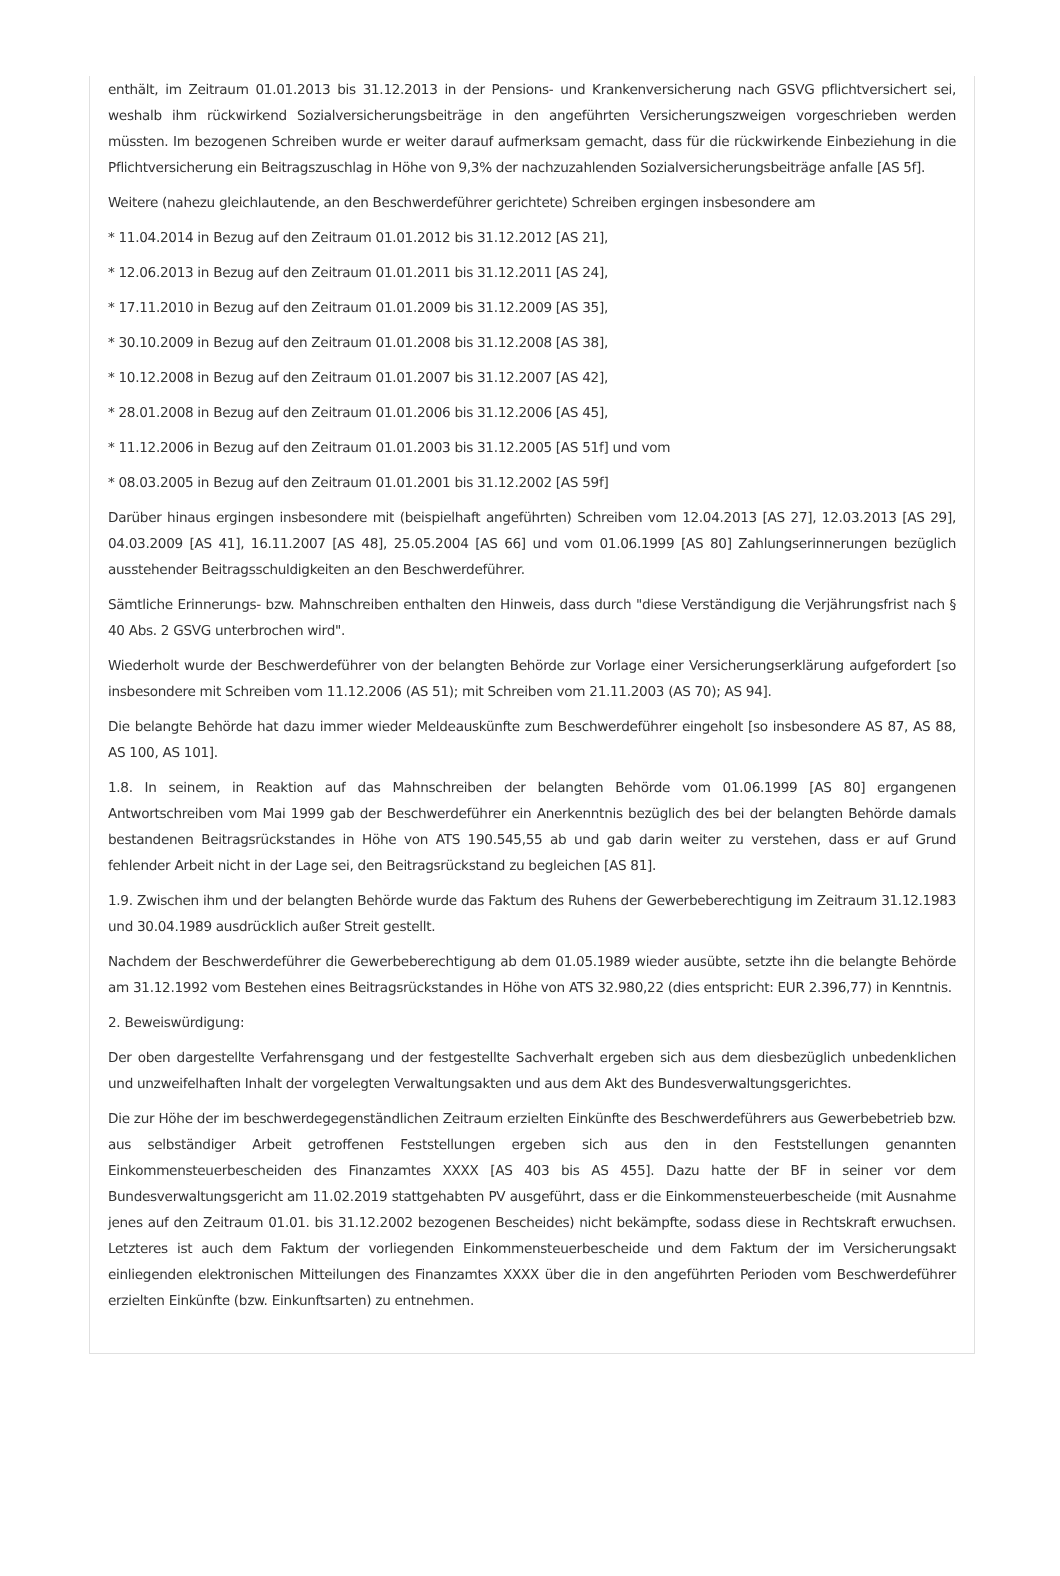enthält, im Zeitraum 01.01.2013 bis 31.12.2013 in der Pensions- und Krankenversicherung nach GSVG pflichtversichert sei, weshalb ihm rückwirkend Sozialversicherungsbeiträge in den angeführten Versicherungszweigen vorgeschrieben werden müssten. Im bezogenen Schreiben wurde er weiter darauf aufmerksam gemacht, dass für die rückwirkende Einbeziehung in die Pflichtversicherung ein Beitragszuschlag in Höhe von 9,3% der nachzuzahlenden Sozialversicherungsbeiträge anfalle [AS 5f].
Weitere (nahezu gleichlautende, an den Beschwerdeführer gerichtete) Schreiben ergingen insbesondere am
* 11.04.2014 in Bezug auf den Zeitraum 01.01.2012 bis 31.12.2012 [AS 21],
* 12.06.2013 in Bezug auf den Zeitraum 01.01.2011 bis 31.12.2011 [AS 24],
* 17.11.2010 in Bezug auf den Zeitraum 01.01.2009 bis 31.12.2009 [AS 35],
* 30.10.2009 in Bezug auf den Zeitraum 01.01.2008 bis 31.12.2008 [AS 38],
* 10.12.2008 in Bezug auf den Zeitraum 01.01.2007 bis 31.12.2007 [AS 42],
* 28.01.2008 in Bezug auf den Zeitraum 01.01.2006 bis 31.12.2006 [AS 45],
* 11.12.2006 in Bezug auf den Zeitraum 01.01.2003 bis 31.12.2005 [AS 51f] und vom
* 08.03.2005 in Bezug auf den Zeitraum 01.01.2001 bis 31.12.2002 [AS 59f]
Darüber hinaus ergingen insbesondere mit (beispielhaft angeführten) Schreiben vom 12.04.2013 [AS 27], 12.03.2013 [AS 29], 04.03.2009 [AS 41], 16.11.2007 [AS 48], 25.05.2004 [AS 66] und vom 01.06.1999 [AS 80] Zahlungserinnerungen bezüglich ausstehender Beitragsschuldigkeiten an den Beschwerdeführer.
Sämtliche Erinnerungs- bzw. Mahnschreiben enthalten den Hinweis, dass durch "diese Verständigung die Verjährungsfrist nach § 40 Abs. 2 GSVG unterbrochen wird".
Wiederholt wurde der Beschwerdeführer von der belangten Behörde zur Vorlage einer Versicherungserklärung aufgefordert [so insbesondere mit Schreiben vom 11.12.2006 (AS 51); mit Schreiben vom 21.11.2003 (AS 70); AS 94].
Die belangte Behörde hat dazu immer wieder Meldeauskünfte zum Beschwerdeführer eingeholt [so insbesondere AS 87, AS 88, AS 100, AS 101].
1.8. In seinem, in Reaktion auf das Mahnschreiben der belangten Behörde vom 01.06.1999 [AS 80] ergangenen Antwortschreiben vom Mai 1999 gab der Beschwerdeführer ein Anerkenntnis bezüglich des bei der belangten Behörde damals bestandenen Beitragsrückstandes in Höhe von ATS 190.545,55 ab und gab darin weiter zu verstehen, dass er auf Grund fehlender Arbeit nicht in der Lage sei, den Beitragsrückstand zu begleichen [AS 81].
1.9. Zwischen ihm und der belangten Behörde wurde das Faktum des Ruhens der Gewerbeberechtigung im Zeitraum 31.12.1983 und 30.04.1989 ausdrücklich außer Streit gestellt.
Nachdem der Beschwerdeführer die Gewerbeberechtigung ab dem 01.05.1989 wieder ausübte, setzte ihn die belangte Behörde am 31.12.1992 vom Bestehen eines Beitragsrückstandes in Höhe von ATS 32.980,22 (dies entspricht: EUR 2.396,77) in Kenntnis.
2. Beweiswürdigung:
Der oben dargestellte Verfahrensgang und der festgestellte Sachverhalt ergeben sich aus dem diesbezüglich unbedenklichen und unzweifelhaften Inhalt der vorgelegten Verwaltungsakten und aus dem Akt des Bundesverwaltungsgerichtes.
Die zur Höhe der im beschwerdegegenständlichen Zeitraum erzielten Einkünfte des Beschwerdeführers aus Gewerbebetrieb bzw. aus selbständiger Arbeit getroffenen Feststellungen ergeben sich aus den in den Feststellungen genannten Einkommensteuerbescheiden des Finanzamtes XXXX [AS 403 bis AS 455]. Dazu hatte der BF in seiner vor dem Bundesverwaltungsgericht am 11.02.2019 stattgehabten PV ausgeführt, dass er die Einkommensteuerbescheide (mit Ausnahme jenes auf den Zeitraum 01.01. bis 31.12.2002 bezogenen Bescheides) nicht bekämpfte, sodass diese in Rechtskraft erwuchsen. Letzteres ist auch dem Faktum der vorliegenden Einkommensteuerbescheide und dem Faktum der im Versicherungsakt einliegenden elektronischen Mitteilungen des Finanzamtes XXXX über die in den angeführten Perioden vom Beschwerdeführer erzielten Einkünfte (bzw. Einkunftsarten) zu entnehmen.